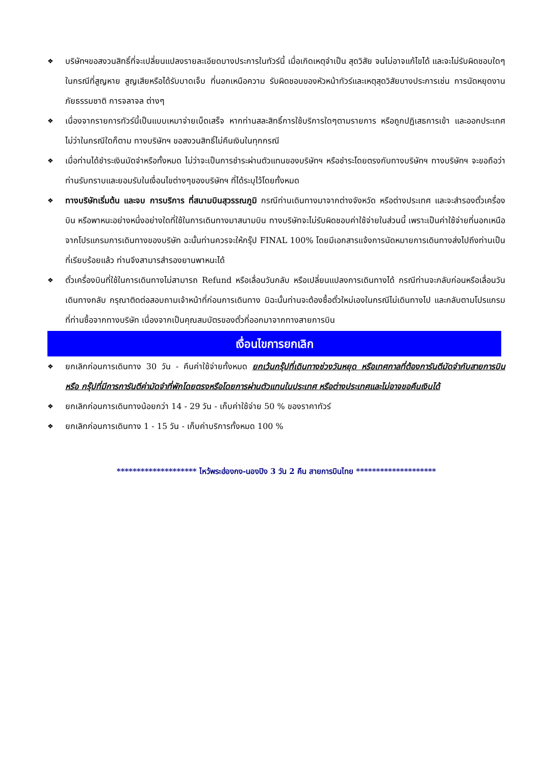❖ บริษัทฯขอสงวนสิทธิ์ที่จะเปลี่ยนแปลงรายละเอียดบางประการในทัวร์นี้ เมื่อเกิดเหตุจำเป็น สุดวิสัย จนไม่อาจแก้ไขได้ และจะไม่รับผิดชอบใดๆ ในกรณีที่สูญหาย สูญเสียหรือได้รับบาดเจ็บ ที่นอกเหนือความ รับผิดชอบของหัวหน้าทัวร์และเหตุสุดวิสัยบางประการเช่น การนัดหยุดงาน ภัยธรรมชาติ การจลาจล ต่างๆ
❖ เนื่องจากรายการทัวร์นี้เป็นแบบเหมาจ่ายเบ็ดเสร็จ หากท่านสละสิทธิ์การใช้บริการใดๆตามรายการ หรือถูกปฏิเสธการเข้า และออกประเทศไม่ว่าในกรณีใดก็ตาม ทางบริษัทฯ ขอสงวนสิทธิ์ไม่คืนเงินในทุกกรณี
❖ เมื่อท่านได้ชำระเงินมัดจำหรือทั้งหมด ไม่ว่าจะเป็นการชำระผ่านตัวแทนของบริษัทฯ หรือชำระโดยตรงกับทางบริษัทฯ ทางบริษัทฯ จะขอถือว่าท่านรับทราบและยอมรับในเงื่อนไขต่างๆของบริษัทฯ ที่ได้ระบุไว้โดยทั้งหมด
❖ ทางบริษัทเริ่มต้น และจบ การบริการ ที่สนามบินสุวรรณภูมิ กรณีท่านเดินทางมาจากต่างจังหวัด หรือต่างประเทศ และจะสำรองตั๋วเครื่องบิน หรือพาหนะอย่างหนึ่งอย่างใดที่ใช้ในการเดินทางมาสนามบิน ทางบริษัทจะไม่รับผิดชอบค่าใช้จ่ายในส่วนนี้ เพราะเป็นค่าใช้จ่ายที่นอกเหนือจากโปรแกรมการเดินทางของบริษัท ฉะนั้นท่านควรจะให้กรุ๊ป FINAL 100% โดยมีเอกสารแจ้งการนัดหมายการเดินทางส่งไปถึงท่านเป็นที่เรียบร้อยแล้ว ท่านจึงสามารสำรองยานพาหนะได้
❖ ตั๋วเครื่องบินที่ใช้ในการเดินทางไม่สามารถ Refund หรือเลื่อนวันกลับ หรือเปลี่ยนแปลงการเดินทางได้ กรณีท่านจะกลับก่อนหรือเลื่อนวันเดินทางกลับ กรุณาติดต่อสอบถามเจ้าหน้าที่ก่อนการเดินทาง มิฉะนั้นท่านจะต้องซื้อตั๋วใหม่เองในกรณีไม่เดินทางไป และกลับตามโปรแกรมที่ท่านซื้อจากทางบริษัท เนื่องจากเป็นคุณสมบัตรของตั๋วที่ออกมาจากทางสายการบิน
เงื่อนไขการยกเลิก
❖ ยกเลิกก่อนการเดินทาง 30 วัน - คืนค่าใช้จ่ายทั้งหมด ยกเว้นกรุ๊ปที่เดินทางช่วงวันหยุด หรือเทศกาลที่ต้องการันตีมัดจำกับสายการบิน หรือ กรุ๊ปที่มีการการันตีค่ามัดจำที่พักโดยตรงหรือโดยการผ่านตัวแทนในประเทศ หรือต่างประเทศและไม่อาจขอคืนเงินได้
❖ ยกเลิกก่อนการเดินทางน้อยกว่า 14 - 29 วัน - เก็บค่าใช้จ่าย 50 % ของราคาทัวร์
❖ ยกเลิกก่อนการเดินทาง 1 - 15 วัน - เก็บค่าบริการทั้งหมด 100 %
******************** ไหว้พระฮ่องกง-นองปิง 3 วัน 2 คืน สายการบินไทย ********************